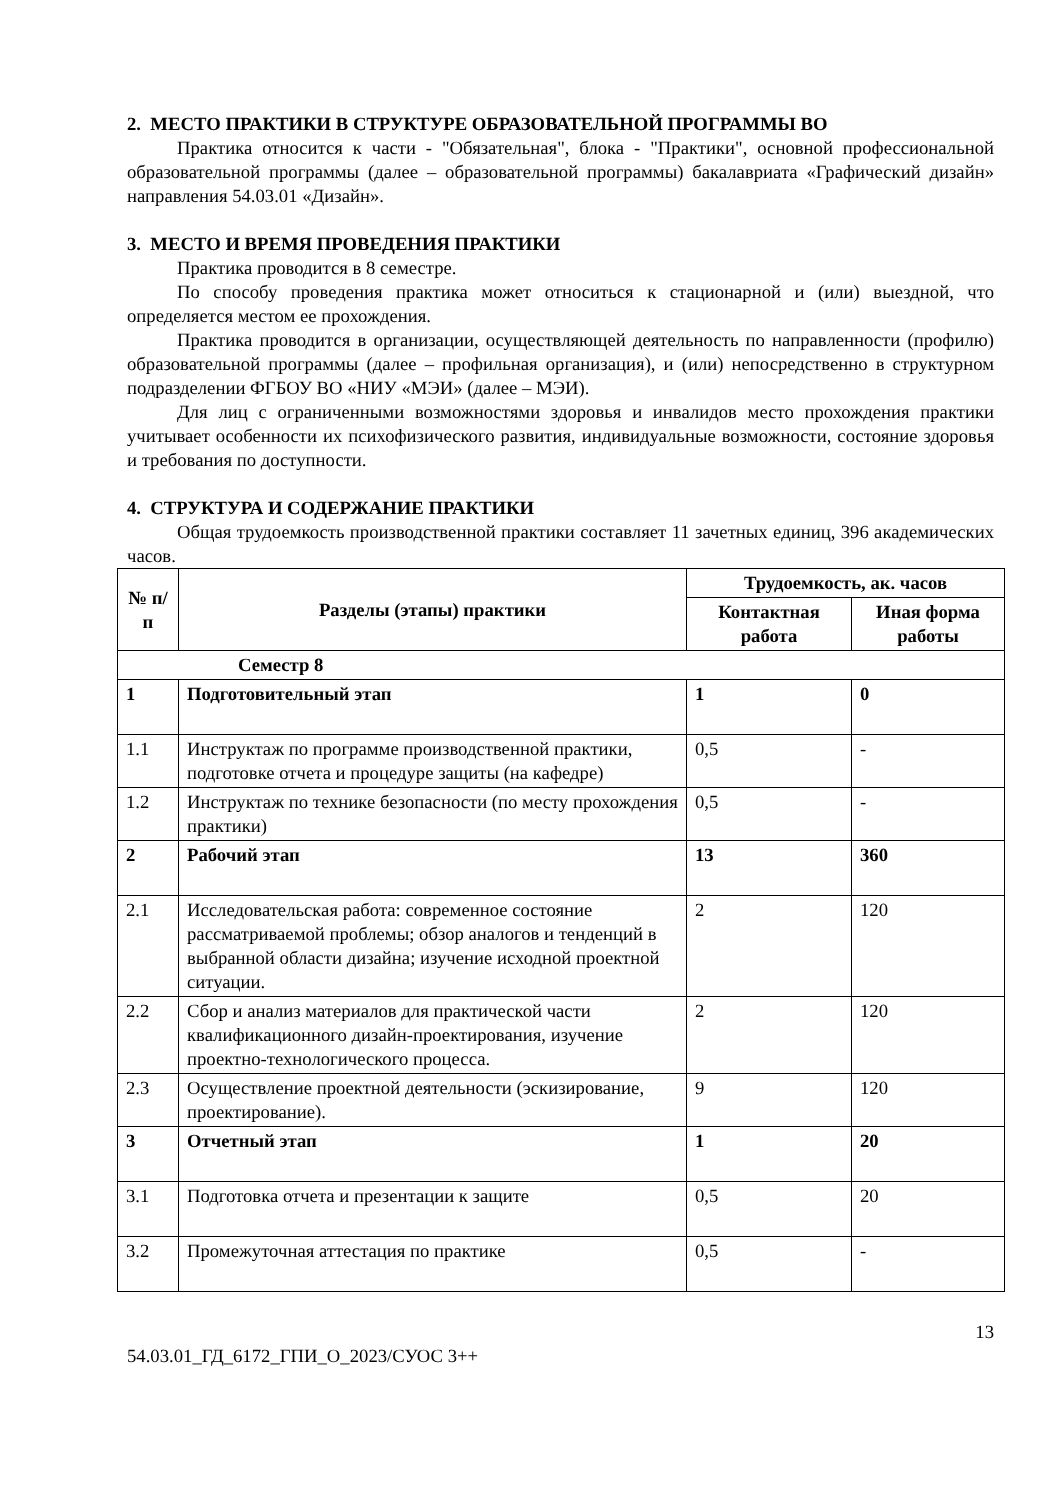2. МЕСТО ПРАКТИКИ В СТРУКТУРЕ ОБРАЗОВАТЕЛЬНОЙ ПРОГРАММЫ ВО
Практика относится к части - "Обязательная", блока - "Практики", основной профессиональной образовательной программы (далее – образовательной программы) бакалавриата «Графический дизайн» направления 54.03.01 «Дизайн».
3. МЕСТО И ВРЕМЯ ПРОВЕДЕНИЯ ПРАКТИКИ
Практика проводится в 8 семестре.
По способу проведения практика может относиться к стационарной и (или) выездной, что определяется местом ее прохождения.
Практика проводится в организации, осуществляющей деятельность по направленности (профилю) образовательной программы (далее – профильная организация), и (или) непосредственно в структурном подразделении ФГБОУ ВО «НИУ «МЭИ» (далее – МЭИ).
Для лиц с ограниченными возможностями здоровья и инвалидов место прохождения практики учитывает особенности их психофизического развития, индивидуальные возможности, состояние здоровья и требования по доступности.
4. СТРУКТУРА И СОДЕРЖАНИЕ ПРАКТИКИ
Общая трудоемкость производственной практики составляет 11 зачетных единиц, 396 академических часов.
| № п/п | Разделы (этапы) практики | Трудоемкость, ак. часов | |
| --- | --- | --- | --- |
| | | Контактная работа | Иная форма работы |
| Семестр 8 | | | |
| 1 | Подготовительный этап | 1 | 0 |
| 1.1 | Инструктаж по программе производственной практики, подготовке отчета и процедуре защиты (на кафедре) | 0,5 | - |
| 1.2 | Инструктаж по технике безопасности (по месту прохождения практики) | 0,5 | - |
| 2 | Рабочий этап | 13 | 360 |
| 2.1 | Исследовательская работа: современное состояние рассматриваемой проблемы; обзор аналогов и тенденций в выбранной области дизайна; изучение исходной проектной ситуации. | 2 | 120 |
| 2.2 | Сбор и анализ материалов для практической части квалификационного дизайн-проектирования, изучение проектно-технологического процесса. | 2 | 120 |
| 2.3 | Осуществление проектной деятельности (эскизирование, проектирование). | 9 | 120 |
| 3 | Отчетный этап | 1 | 20 |
| 3.1 | Подготовка отчета и презентации к защите | 0,5 | 20 |
| 3.2 | Промежуточная аттестация по практике | 0,5 | - |
13
54.03.01_ГД_6172_ГПИ_О_2023/СУОС 3++